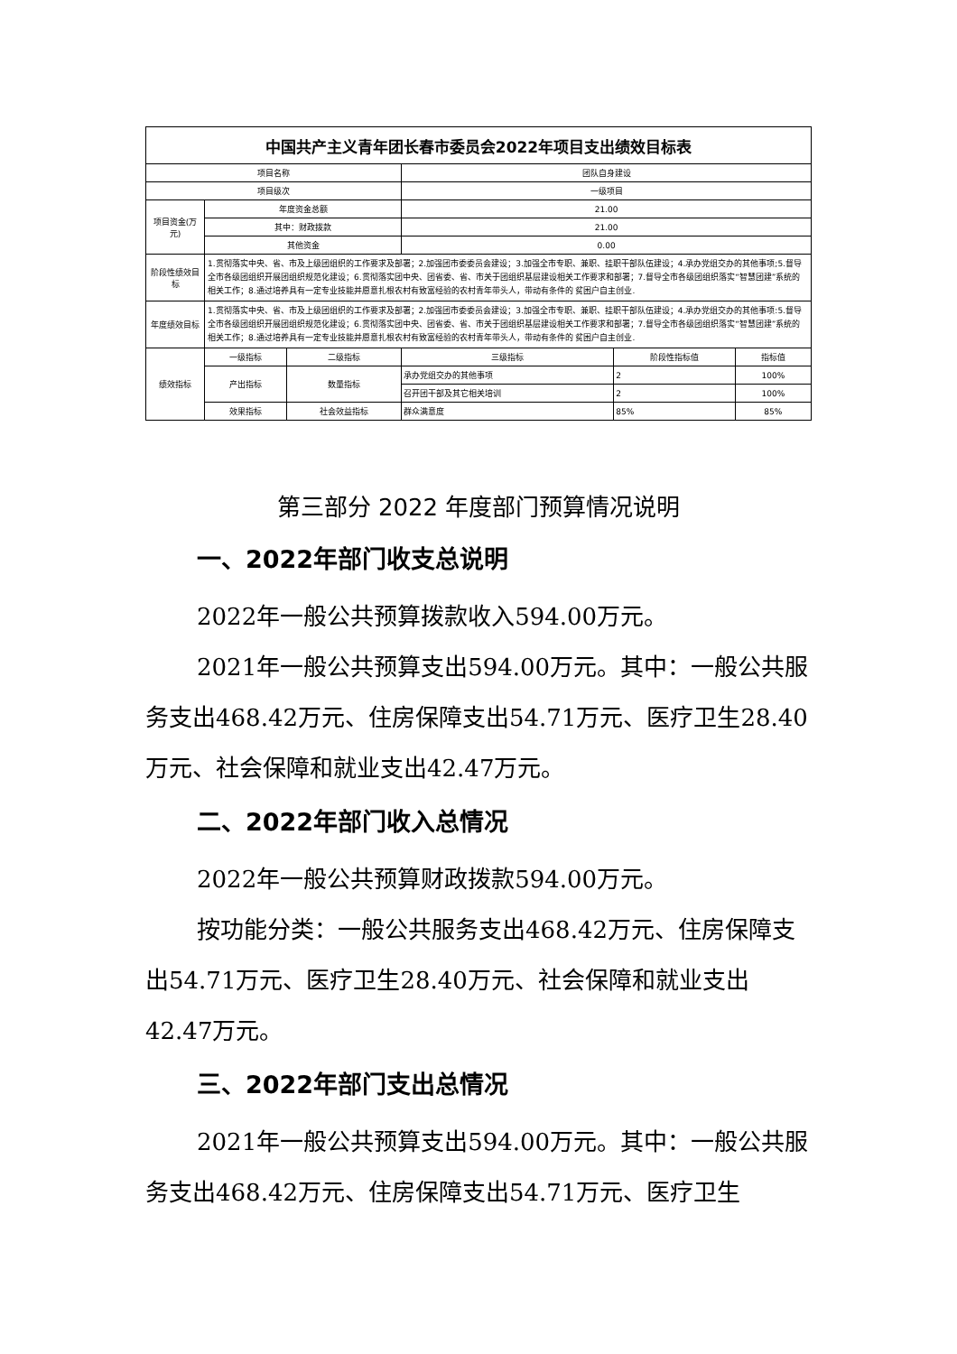| 中国共产主义青年团长春市委员会2022年项目支出绩效目标表 | | | | | |
| 项目名称 | | | 团队自身建设 | | |
| 项目级次 | | | 一级项目 | | |
| 项目资金(万元) | 年度资金总额 | | 21.00 | | |
| | 其中：财政拨款 | | 21.00 | | |
| | 其他资金 | | 0.00 | | |
| 阶段性绩效目标 | 1.贯彻落实中央、省、市及上级团组织的工作要求及部署；2.加强团市委委员会建设；3.加强全市专职、兼职、挂职干部队伍建设；4.承办党组交办的其他事项;5.督导全市各级团组织开展团组织规范化建设；6.贯彻落实团中央、团省委、省、市关于团组织基层建设相关工作要求和部署；7.督导全市各级团组织落实“智慧团建”系统的相关工作；8.通过培养具有一定专业技能并愿意扎根农村有致富经验的农村青年带头人，带动有条件的 贫困户自主创业. | | | | |
| 年度绩效目标 | 1.贯彻落实中央、省、市及上级团组织的工作要求及部署；2.加强团市委委员会建设；3.加强全市专职、兼职、挂职干部队伍建设；4.承办党组交办的其他事项:5.督导全市各级团组织开展团组织规范化建设；6.贯彻落实团中央、团省委、省、市关于团组织基层建设相关工作要求和部署；7.督导全市各级团组织落实“智慧团建”系统的相关工作；8.通过培养具有一定专业技能并愿意扎根农村有致富经验的农村青年带头人，带动有条件的 贫困户自主创业. | | | | |
| 绩效指标 | 一级指标 | 二级指标 | 三级指标 | 阶段性指标值 | 指标值 |
| | 产出指标 | 数量指标 | 承办党组交办的其他事项 | 2 | 100% |
| | | | 召开团干部及其它相关培训 | 2 | 100% |
| | 效果指标 | 社会效益指标 | 群众满意度 | 85% | 85% |
第三部分 2022 年度部门预算情况说明
一、2022年部门收支总说明
2022年一般公共预算拨款收入594.00万元。
2021年一般公共预算支出594.00万元。其中：一般公共服务支出468.42万元、住房保障支出54.71万元、医疗卫生28.40万元、社会保障和就业支出42.47万元。
二、2022年部门收入总情况
2022年一般公共预算财政拨款594.00万元。
按功能分类：一般公共服务支出468.42万元、住房保障支出54.71万元、医疗卫生28.40万元、社会保障和就业支出42.47万元。
三、2022年部门支出总情况
2021年一般公共预算支出594.00万元。其中：一般公共服务支出468.42万元、住房保障支出54.71万元、医疗卫生